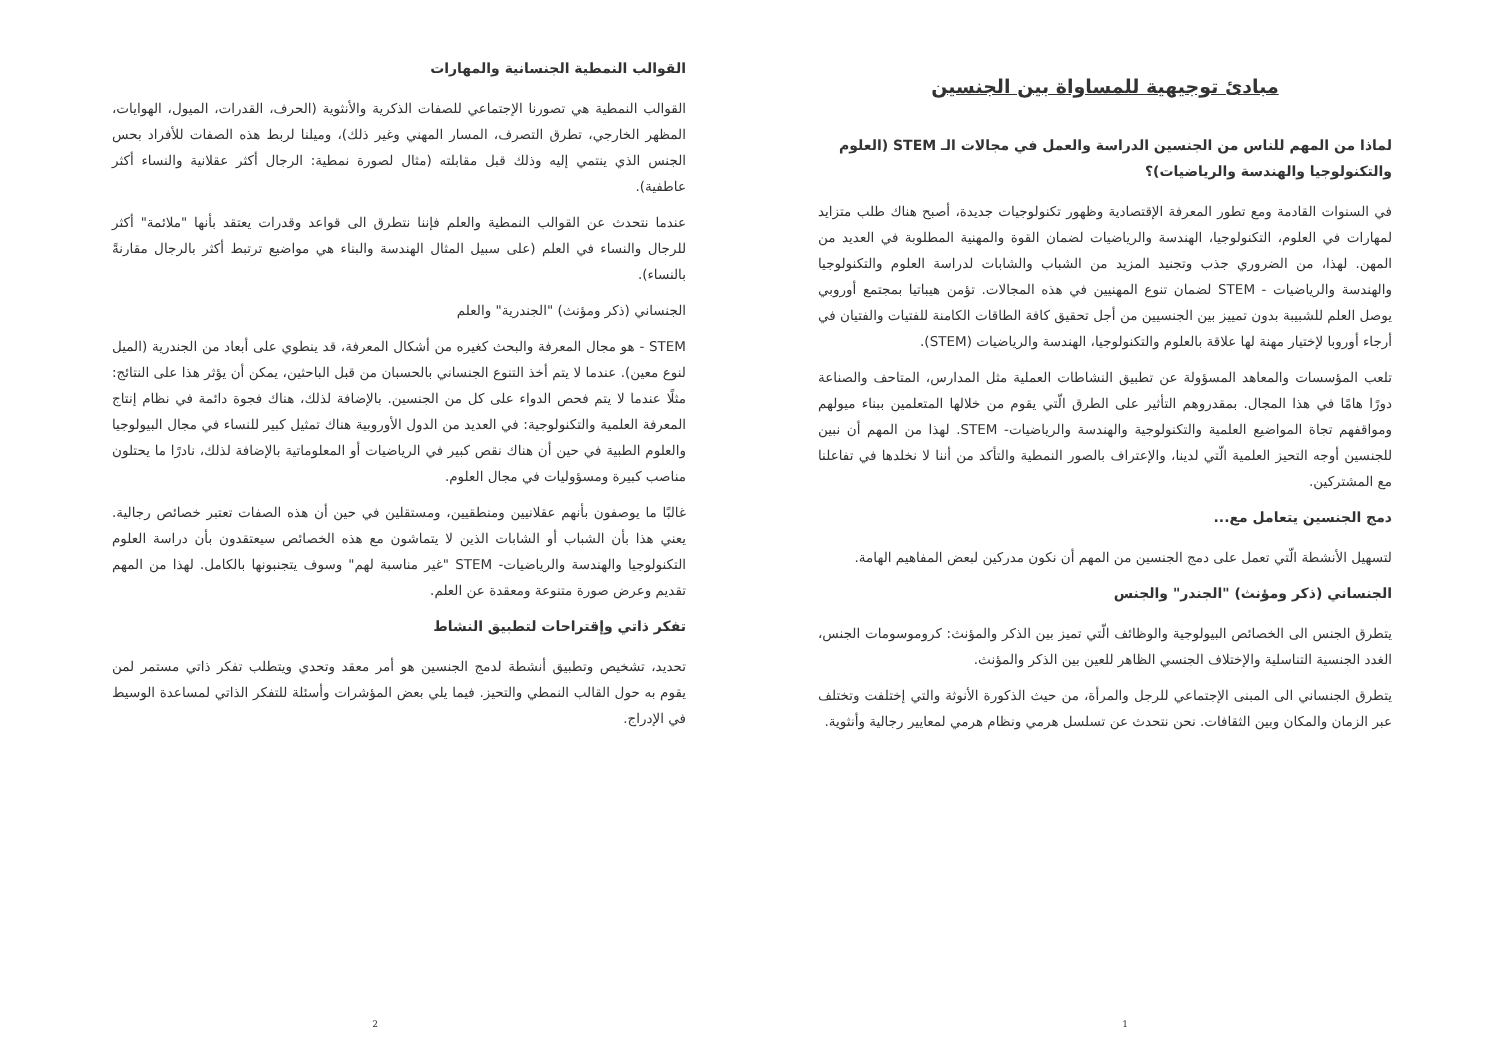مبادئ توجيهية للمساواة بين الجنسين
لماذا من المهم للناس من الجنسين الدراسة والعمل في مجالات الـ STEM (العلوم والتكنولوجيا والهندسة والرياضيات)؟
في السنوات القادمة ومع تطور المعرفة الإقتصادية وظهور تكنولوجيات جديدة، أصبح هناك طلب متزايد لمهارات في العلوم، التكنولوجيا، الهندسة والرياضيات لضمان القوة والمهنية المطلوبة في العديد من المهن. لهذا، من الضروري جذب وتجنيد المزيد من الشباب والشابات لدراسة العلوم والتكنولوجيا والهندسة والرياضيات - STEM لضمان تنوع المهنيين في هذه المجالات. تؤمن هيباتيا بمجتمع أوروبي يوصل العلم للشبيبة بدون تمييز بين الجنسيين من أجل تحقيق كافة الطاقات الكامنة للفتيات والفتيان في أرجاء أوروبا لإختيار مهنة لها علاقة بالعلوم والتكنولوجيا، الهندسة والرياضيات (STEM).
تلعب المؤسسات والمعاهد المسؤولة عن تطبيق النشاطات العملية مثل المدارس، المتاحف والصناعة دورًا هامًا في هذا المجال. بمقدروهم التأثير على الطرق الّتي يقوم من خلالها المتعلمين ببناء ميولهم ومواقفهم تجاة المواضيع العلمية والتكنولوجية والهندسة والرياضيات- STEM. لهذا من المهم أن نبين للجنسين أوجه التحيز العلمية الّتي لدينا، والإعتراف بالصور النمطية والتأكد من أننا لا نخلدها في تفاعلنا مع المشتركين.
دمج الجنسين يتعامل مع...
لتسهيل الأنشطة الّتي تعمل على دمج الجنسين من المهم أن نكون مدركين لبعض المفاهيم الهامة.
الجنساني (ذكر ومؤنث) "الجندر" والجنس
يتطرق الجنس الى الخصائص البيولوجية والوظائف الّتي تميز بين الذكر والمؤنث: كروموسومات الجنس، الغدد الجنسية التناسلية والإختلاف الجنسي الظاهر للعين بين الذكر والمؤنث.
يتطرق الجنساني الى المبنى الإجتماعي للرجل والمرأة، من حيث الذكورة الأنوثة والتي إختلفت وتختلف عبر الزمان والمكان وبين الثقافات. نحن نتحدث عن تسلسل هرمي ونظام هرمي لمعايير رجالية وأنثوية.
1
القوالب النمطية الجنسانية والمهارات
القوالب النمطية هي تصورنا الإجتماعي للصفات الذكرية والأنثوية (الحرف، القدرات، الميول، الهوايات، المظهر الخارجي، تطرق التصرف، المسار المهني وغير ذلك)، وميلنا لربط هذه الصفات للأفراد بحس الجنس الذي ينتمي إليه وذلك قبل مقابلته (مثال لصورة نمطية: الرجال أكثر عقلانية والنساء أكثر عاطفية).
عندما نتحدث عن القوالب النمطية والعلم فإننا نتطرق الى قواعد وقدرات يعتقد بأنها "ملائمة" أكثر للرجال والنساء في العلم (على سبيل المثال الهندسة والبناء هي مواضيع ترتبط أكثر بالرجال مقارنةً بالنساء).
الجنساني (ذكر ومؤنث) "الجندرية" والعلم
STEM - هو مجال المعرفة والبحث كغيره من أشكال المعرفة، قد ينطوي على أبعاد من الجندرية (الميل لنوع معين). عندما لا يتم أخذ التنوع الجنساني بالحسبان من قبل الباحثين، يمكن أن يؤثر هذا على النتائج: مثلًا عندما لا يتم فحص الدواء على كل من الجنسين. بالإضافة لذلك، هناك فجوة دائمة في نظام إنتاج المعرفة العلمية والتكنولوجية: في العديد من الدول الأوروبية هناك تمثيل كبير للنساء في مجال البيولوجيا والعلوم الطبية في حين أن هناك نقص كبير في الرياضيات أو المعلوماتية بالإضافة لذلك، نادرًا ما يحتلون مناصب كبيرة ومسؤوليات في مجال العلوم.
غالبًا ما يوصفون بأنهم عقلانيين ومنطقيين، ومستقلين في حين أن هذه الصفات تعتبر خصائص رجالية. يعني هذا بأن الشباب أو الشابات الذين لا يتماشون مع هذه الخصائص سيعتقدون بأن دراسة العلوم التكنولوجيا والهندسة والرياضيات- STEM "غير مناسبة لهم" وسوف يتجنبونها بالكامل. لهذا من المهم تقديم وعرض صورة متنوعة ومعقدة عن العلم.
تفكر ذاتي وإقتراحات لتطبيق النشاط
تحديد، تشخيص وتطبيق أنشطة لدمج الجنسين هو أمر معقد وتحدي ويتطلب تفكر ذاتي مستمر لمن يقوم به حول القالب النمطي والتحيز. فيما يلي بعض المؤشرات وأسئلة للتفكر الذاتي لمساعدة الوسيط في الإدراج.
2